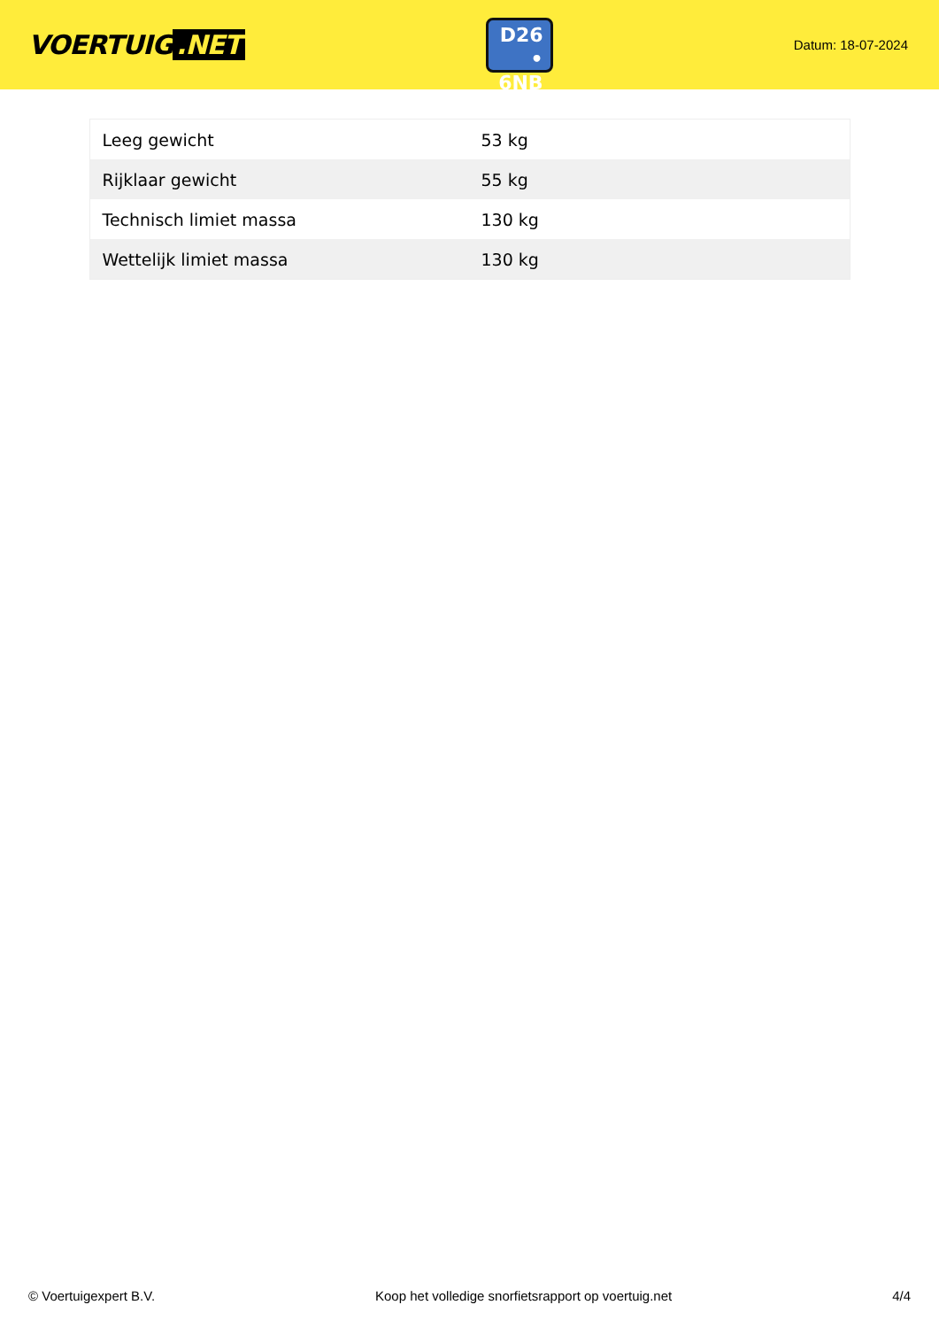VOERTUIG.NET
D26
• 6NB
Datum: 18-07-2024
| Leeg gewicht | 53 kg |
| Rijklaar gewicht | 55 kg |
| Technisch limiet massa | 130 kg |
| Wettelijk limiet massa | 130 kg |
© Voertuigexpert B.V. Koop het volledige snorfietsrapport op voertuig.net 4/4